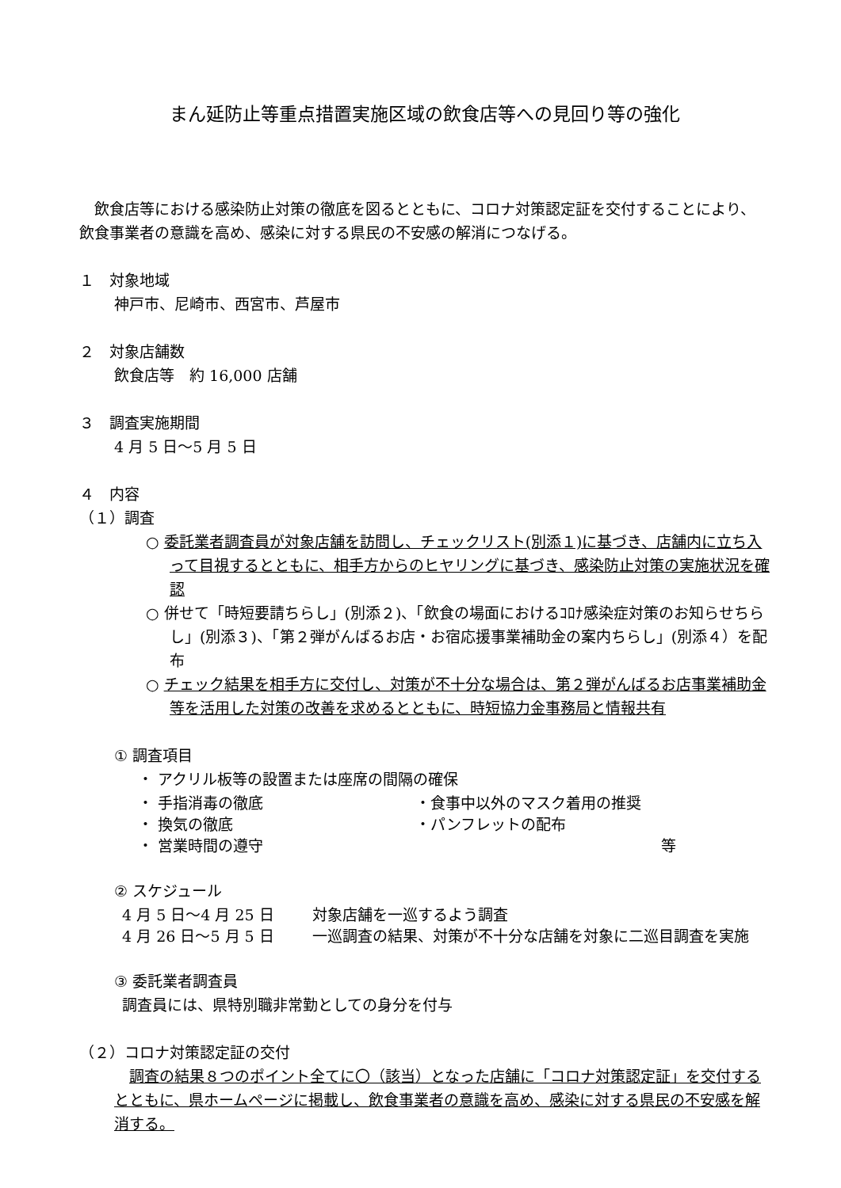まん延防止等重点措置実施区域の飲食店等への見回り等の強化
飲食店等における感染防止対策の徹底を図るとともに、コロナ対策認定証を交付することにより、飲食事業者の意識を高め、感染に対する県民の不安感の解消につなげる。
１　対象地域
神戸市、尼崎市、西宮市、芦屋市
２　対象店舗数
飲食店等　約 16,000 店舗
３　調査実施期間
4 月 5 日～5 月 5 日
４　内容
（１）調査
○ 委託業者調査員が対象店舗を訪問し、チェックリスト(別添１)に基づき、店舗内に立ち入って目視するとともに、相手方からのヒヤリングに基づき、感染防止対策の実施状況を確認
○ 併せて「時短要請ちらし」(別添２)、「飲食の場面におけるｺﾛﾅ感染症対策のお知らせちらし」(別添３)、「第２弾がんばるお店・お宿応援事業補助金の案内ちらし」(別添４）を配布
○ チェック結果を相手方に交付し、対策が不十分な場合は、第２弾がんばるお店事業補助金等を活用した対策の改善を求めるとともに、時短協力金事務局と情報共有
① 調査項目
・ アクリル板等の設置または座席の間隔の確保
・ 手指消毒の徹底 ・食事中以外のマスク着用の推奨
・ 換気の徹底 ・パンフレットの配布
・ 営業時間の遵守 等
② スケジュール
4 月 5 日～4 月 25 日 対象店舗を一巡するよう調査
4 月 26 日～5 月 5 日 一巡調査の結果、対策が不十分な店舗を対象に二巡目調査を実施
③ 委託業者調査員
調査員には、県特別職非常勤としての身分を付与
（２）コロナ対策認定証の交付
調査の結果８つのポイント全てに〇（該当）となった店舗に「コロナ対策認定証」を交付するとともに、県ホームページに掲載し、飲食事業者の意識を高め、感染に対する県民の不安感を解消する。